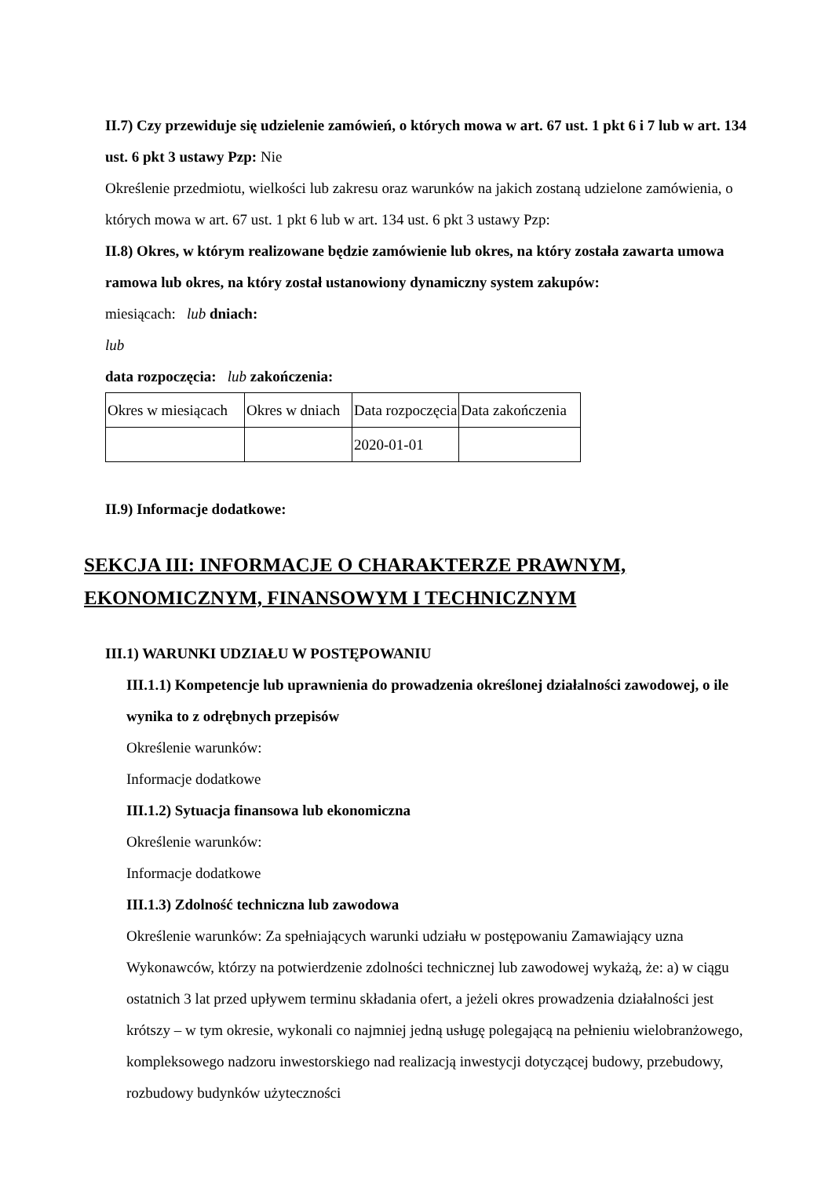II.7) Czy przewiduje się udzielenie zamówień, o których mowa w art. 67 ust. 1 pkt 6 i 7 lub w art. 134 ust. 6 pkt 3 ustawy Pzp: Nie
Określenie przedmiotu, wielkości lub zakresu oraz warunków na jakich zostaną udzielone zamówienia, o których mowa w art. 67 ust. 1 pkt 6 lub w art. 134 ust. 6 pkt 3 ustawy Pzp:
II.8) Okres, w którym realizowane będzie zamówienie lub okres, na który została zawarta umowa ramowa lub okres, na który został ustanowiony dynamiczny system zakupów:
miesiącach: lub dniach:
lub
data rozpoczęcia: lub zakończenia:
| Okres w miesiącach | Okres w dniach | Data rozpoczęcia | Data zakończenia |
| | | 2020-01-01 | |
II.9) Informacje dodatkowe:
SEKCJA III: INFORMACJE O CHARAKTERZE PRAWNYM, EKONOMICZNYM, FINANSOWYM I TECHNICZNYM
III.1) WARUNKI UDZIAŁU W POSTĘPOWANIU
III.1.1) Kompetencje lub uprawnienia do prowadzenia określonej działalności zawodowej, o ile wynika to z odrębnych przepisów
Określenie warunków:
Informacje dodatkowe
III.1.2) Sytuacja finansowa lub ekonomiczna
Określenie warunków:
Informacje dodatkowe
III.1.3) Zdolność techniczna lub zawodowa
Określenie warunków: Za spełniających warunki udziału w postępowaniu Zamawiający uzna Wykonawców, którzy na potwierdzenie zdolności technicznej lub zawodowej wykażą, że: a) w ciągu ostatnich 3 lat przed upływem terminu składania ofert, a jeżeli okres prowadzenia działalności jest krótszy – w tym okresie, wykonali co najmniej jedną usługę polegającą na pełnieniu wielobranżowego, kompleksowego nadzoru inwestorskiego nad realizacją inwestycji dotyczącej budowy, przebudowy, rozbudowy budynków użyteczności